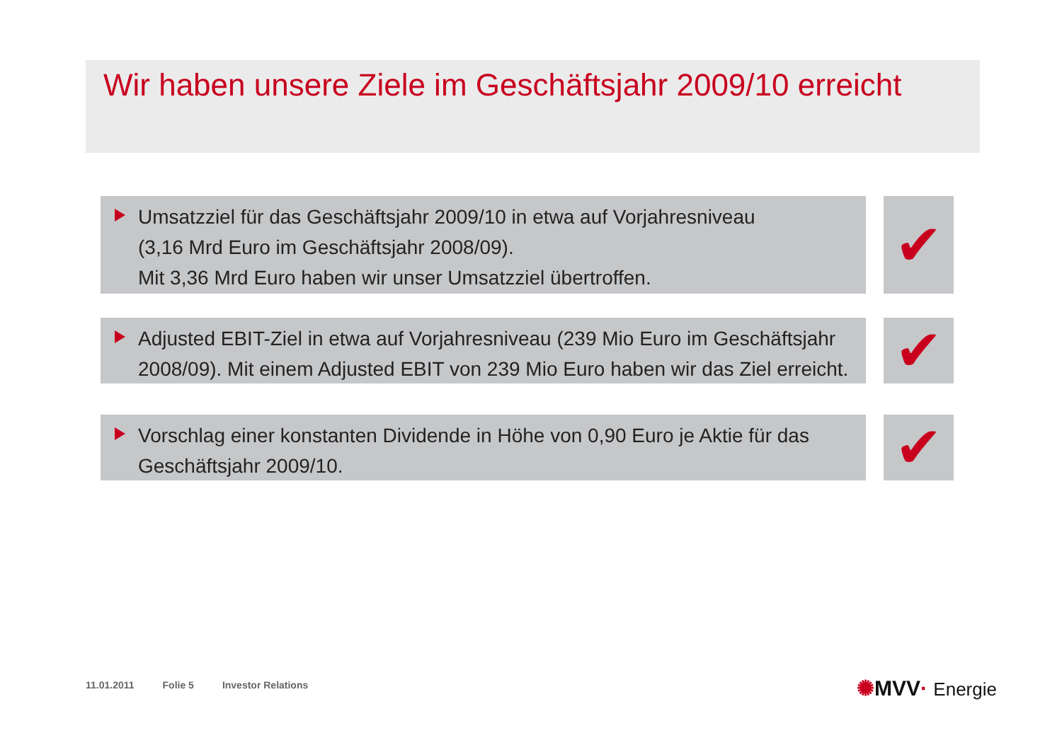Wir haben unsere Ziele im Geschäftsjahr 2009/10 erreicht
Umsatzziel für das Geschäftsjahr 2009/10 in etwa auf Vorjahresniveau
(3,16 Mrd Euro im Geschäftsjahr 2008/09).
Mit 3,36 Mrd Euro haben wir unser Umsatzziel übertroffen.
✔
Adjusted EBIT-Ziel in etwa auf Vorjahresniveau (239 Mio Euro im Geschäftsjahr 2008/09). Mit einem Adjusted EBIT von 239 Mio Euro haben wir das Ziel erreicht.
✔
Vorschlag einer konstanten Dividende in Höhe von 0,90 Euro je Aktie für das Geschäftsjahr 2009/10.
✔
11.01.2011 Folie 5 Investor Relations
✺MVV· Energie